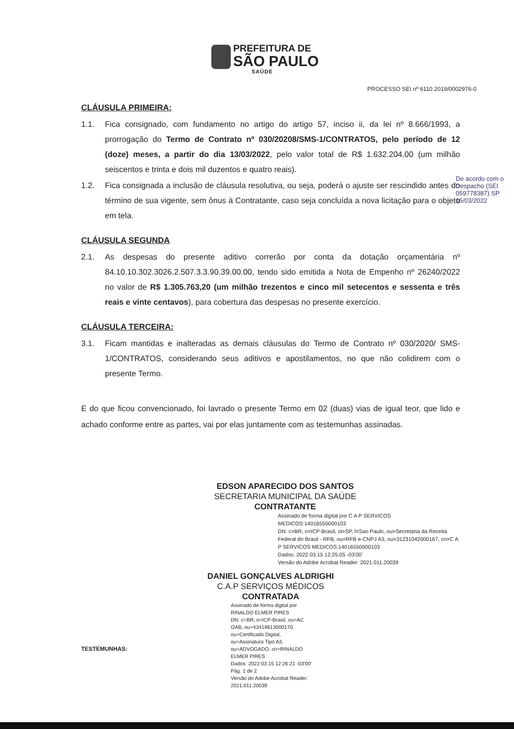PREFEITURA DE
SÃO PAULO
SAÚDE
PROCESSO SEI nº 6110.2019/0002976-0
CLÁUSULA PRIMEIRA:
1.1. Fica consignado, com fundamento no artigo do artigo 57, inciso ii, da lei nº 8.666/1993, a prorrogação do Termo de Contrato nº 030/20208/SMS-1/CONTRATOS, pelo período de 12 (doze) meses, a partir do dia 13/03/2022, pelo valor total de R$ 1.632.204,00 (um milhão seiscentos e trinta e dois mil duzentos e quatro reais).
1.2. Fica consignada a inclusão de cláusula resolutiva, ou seja, poderá o ajuste ser rescindido antes do término de sua vigente, sem ônus à Contratante, caso seja concluída a nova licitação para o objeto em tela.
CLÁUSULA SEGUNDA
2.1. As despesas do presente aditivo correrão por conta da dotação orçamentária nº 84.10.10.302.3026.2.507.3.3.90.39.00.00, tendo sido emitida a Nota de Empenho nº 26240/2022 no valor de R$ 1.305.763,20 (um milhão trezentos e cinco mil setecentos e sessenta e três reais e vinte centavos), para cobertura das despesas no presente exercício.
CLÁUSULA TERCEIRA:
3.1. Ficam mantidas e inalteradas as demais cláusulas do Termo de Contrato nº 030/2020/ SMS-1/CONTRATOS, considerando seus aditivos e apostilamentos, no que não colidirem com o presente Termo.
E do que ficou convencionado, foi lavrado o presente Termo em 02 (duas) vias de igual teor, que lido e achado conforme entre as partes, vai por elas juntamente com as testemunhas assinadas.
EDSON APARECIDO DOS SANTOS
SECRETARIA MUNICIPAL DA SAÚDE
CONTRATANTE
Assinado de forma digital por C A P SERVICOS MEDICOS:14016550000103
DN: c=BR, o=ICP-Brasil, st=SP, l=Sao Paulo, ou=Secretaria da Receita Federal do Brasil - RFB, ou=RFB e-CNPJ A3, ou=31231042000167, cn=C A P SERVICOS MEDICOS:14016550000103
Dados: 2022.03.15 12:25:05 -03'00'
Versão do Adobe Acrobat Reader: 2021.011.20039
DANIEL GONÇALVES ALDRIGHI
C.A.P SERVIÇOS MÉDICOS
CONTRATADA
Assinado de forma digital por RINALDO ELMER PIRES
DN: c=BR, o=ICP-Brasil, ou=AC OAB, ou=43419613000170, ou=Certificado Digital, ou=Assinatura Tipo A3, ou=ADVOGADO, cn=RINALDO ELMER PIRES
Dados: 2022.03.15 12:26:21 -03'00' Pág. 1 de 2
Versão do Adobe Acrobat Reader: 2021.011.20039
TESTEMUNHAS:
De acordo com o Despacho (SEI 059778387) SP 15/03/2022